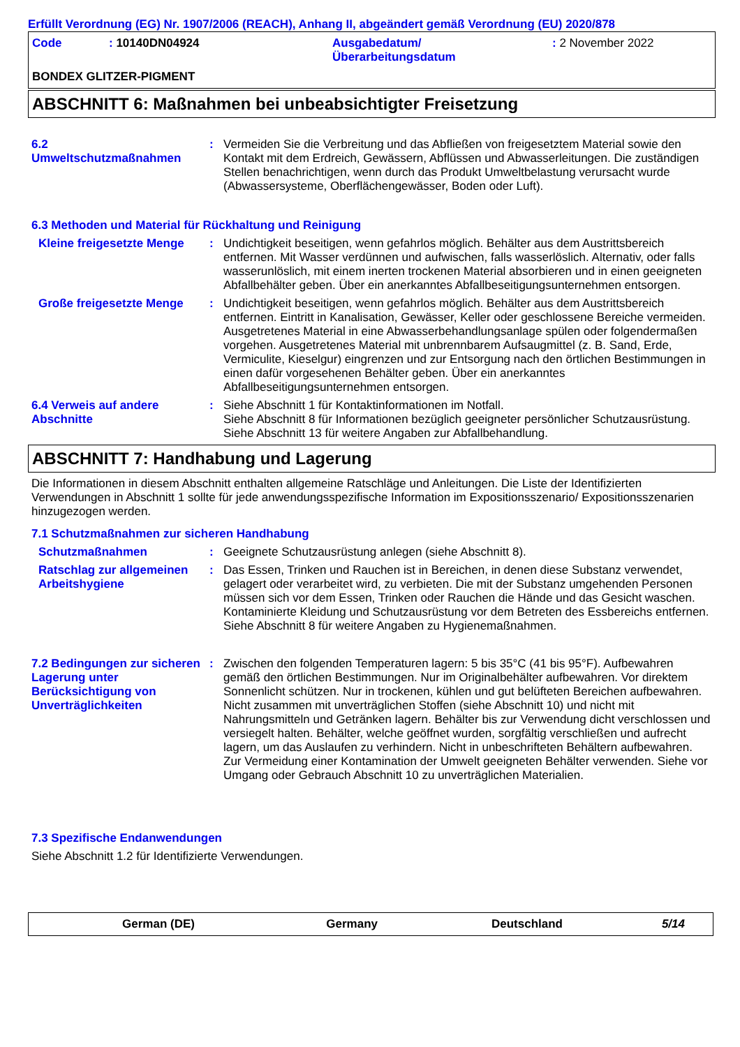Erfüllt Verordnung (EG) Nr. 1907/2006 (REACH), Anhang II, abgeändert gemäß Verordnung (EU) 2020/878
Code : 10140DN04924 Ausgabedatum/
Überarbeitungsdatum
: 2 November 2022
BONDEX GLITZER-PIGMENT
ABSCHNITT 6: Maßnahmen bei unbeabsichtigter Freisetzung
6.2
Umweltschutzmaßnahmen
: Vermeiden Sie die Verbreitung und das Abfließen von freigesetztem Material sowie den Kontakt mit dem Erdreich, Gewässern, Abflüssen und Abwasserleitungen. Die zuständigen Stellen benachrichtigen, wenn durch das Produkt Umweltbelastung verursacht wurde (Abwassersysteme, Oberflächengewässer, Boden oder Luft).
6.3 Methoden und Material für Rückhaltung und Reinigung
Kleine freigesetzte Menge
: Undichtigkeit beseitigen, wenn gefahrlos möglich. Behälter aus dem Austrittsbereich entfernen. Mit Wasser verdünnen und aufwischen, falls wasserlöslich. Alternativ, oder falls wasserunlöslich, mit einem inerten trockenen Material absorbieren und in einen geeigneten Abfallbehälter geben. Über ein anerkanntes Abfallbeseitigungsunternehmen entsorgen.
Große freigesetzte Menge : Undichtigkeit beseitigen, wenn gefahrlos möglich. Behälter aus dem Austrittsbereich entfernen. Eintritt in Kanalisation, Gewässer, Keller oder geschlossene Bereiche vermeiden. Ausgetretenes Material in eine Abwasserbehandlungsanlage spülen oder folgendermaßen vorgehen. Ausgetretenes Material mit unbrennbarem Aufsaugmittel (z. B. Sand, Erde, Vermiculite, Kieselgur) eingrenzen und zur Entsorgung nach den örtlichen Bestimmungen in einen dafür vorgesehenen Behälter geben. Über ein anerkanntes Abfallbeseitigungsunternehmen entsorgen.
6.4 Verweis auf andere Abschnitte
: Siehe Abschnitt 1 für Kontaktinformationen im Notfall.
Siehe Abschnitt 8 für Informationen bezüglich geeigneter persönlicher Schutzausrüstung.
Siehe Abschnitt 13 für weitere Angaben zur Abfallbehandlung.
ABSCHNITT 7: Handhabung und Lagerung
Die Informationen in diesem Abschnitt enthalten allgemeine Ratschläge und Anleitungen. Die Liste der Identifizierten Verwendungen in Abschnitt 1 sollte für jede anwendungsspezifische Information im Expositionsszenario/ Expositionsszenarien hinzugezogen werden.
7.1 Schutzmaßnahmen zur sicheren Handhabung
Schutzmaßnahmen : Geeignete Schutzausrüstung anlegen (siehe Abschnitt 8).
Ratschlag zur allgemeinen Arbeitshygiene
: Das Essen, Trinken und Rauchen ist in Bereichen, in denen diese Substanz verwendet, gelagert oder verarbeitet wird, zu verbieten. Die mit der Substanz umgehenden Personen müssen sich vor dem Essen, Trinken oder Rauchen die Hände und das Gesicht waschen. Kontaminierte Kleidung und Schutzausrüstung vor dem Betreten des Essbereichs entfernen. Siehe Abschnitt 8 für weitere Angaben zu Hygienemaßnahmen.
7.2 Bedingungen zur sicheren Lagerung unter Berücksichtigung von Unverträglichkeiten
: Zwischen den folgenden Temperaturen lagern: 5 bis 35°C (41 bis 95°F). Aufbewahren gemäß den örtlichen Bestimmungen. Nur im Originalbehälter aufbewahren. Vor direktem Sonnenlicht schützen. Nur in trockenen, kühlen und gut belüfteten Bereichen aufbewahren. Nicht zusammen mit unverträglichen Stoffen (siehe Abschnitt 10) und nicht mit Nahrungsmitteln und Getränken lagern. Behälter bis zur Verwendung dicht verschlossen und versiegelt halten. Behälter, welche geöffnet wurden, sorgfältig verschließen und aufrecht lagern, um das Auslaufen zu verhindern. Nicht in unbeschrifteten Behältern aufbewahren. Zur Vermeidung einer Kontamination der Umwelt geeigneten Behälter verwenden. Siehe vor Umgang oder Gebrauch Abschnitt 10 zu unverträglichen Materialien.
7.3 Spezifische Endanwendungen
Siehe Abschnitt 1.2 für Identifizierte Verwendungen.
German (DE) Germany Deutschland 5/14